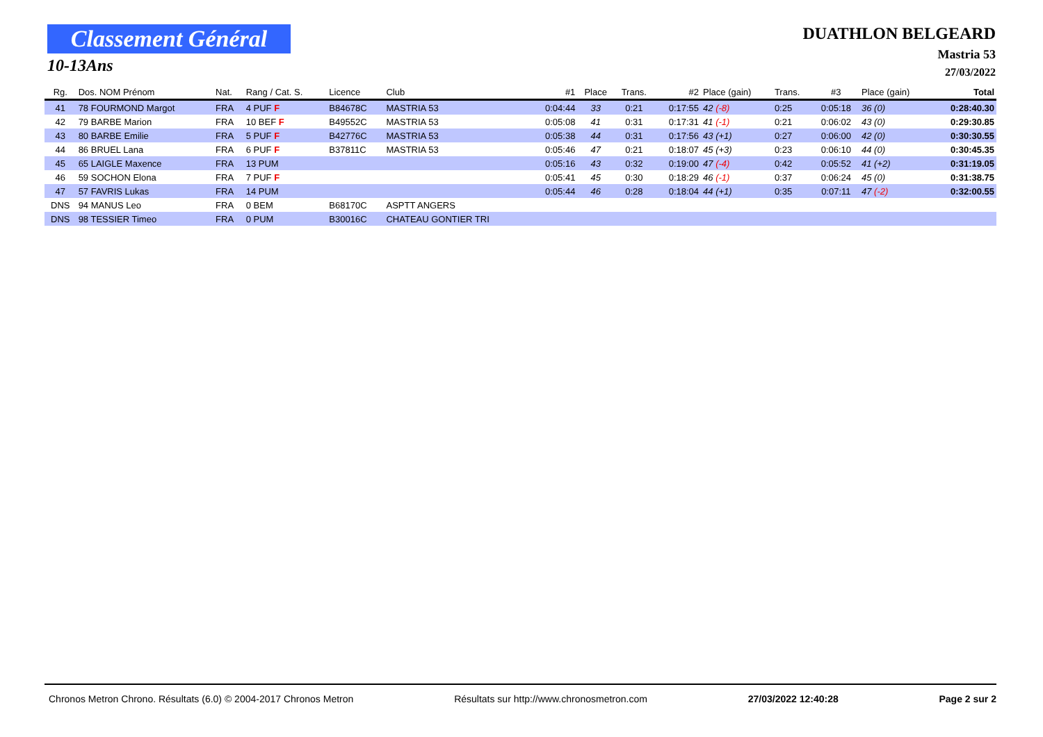Classement Général
10-13Ans
DUATHLON BELGEARD
Mastria 53
27/03/2022
| Rg. | Dos. NOM Prénom | Nat. | Rang / Cat. S. | Licence | Club | #1 | Place | Trans. | #2 | Place (gain) | Trans. | #3 | Place (gain) | Total |
| --- | --- | --- | --- | --- | --- | --- | --- | --- | --- | --- | --- | --- | --- | --- |
| 41 | 78 FOURMOND Margot | FRA | 4 PUF F | B84678C | MASTRIA 53 | 0:04:44 | 33 | 0:21 | 0:17:55 | 42 (-8) | 0:25 | 0:05:18 | 36 (0) | 0:28:40.30 |
| 42 | 79 BARBE Marion | FRA | 10 BEF F | B49552C | MASTRIA 53 | 0:05:08 | 41 | 0:31 | 0:17:31 | 41 (-1) | 0:21 | 0:06:02 | 43 (0) | 0:29:30.85 |
| 43 | 80 BARBE Emilie | FRA | 5 PUF F | B42776C | MASTRIA 53 | 0:05:38 | 44 | 0:31 | 0:17:56 | 43 (+1) | 0:27 | 0:06:00 | 42 (0) | 0:30:30.55 |
| 44 | 86 BRUEL Lana | FRA | 6 PUF F | B37811C | MASTRIA 53 | 0:05:46 | 47 | 0:21 | 0:18:07 | 45 (+3) | 0:23 | 0:06:10 | 44 (0) | 0:30:45.35 |
| 45 | 65 LAIGLE Maxence | FRA | 13 PUM | | | 0:05:16 | 43 | 0:32 | 0:19:00 | 47 (-4) | 0:42 | 0:05:52 | 41 (+2) | 0:31:19.05 |
| 46 | 59 SOCHON Elona | FRA | 7 PUF F | | | 0:05:41 | 45 | 0:30 | 0:18:29 | 46 (-1) | 0:37 | 0:06:24 | 45 (0) | 0:31:38.75 |
| 47 | 57 FAVRIS Lukas | FRA | 14 PUM | | | 0:05:44 | 46 | 0:28 | 0:18:04 | 44 (+1) | 0:35 | 0:07:11 | 47 (-2) | 0:32:00.55 |
| DNS | 94 MANUS Leo | FRA | 0 BEM | B68170C | ASPTT ANGERS | | | | | | | | | |
| DNS | 98 TESSIER Timeo | FRA | 0 PUM | B30016C | CHATEAU GONTIER TRI | | | | | | | | | |
Chronos Metron Chrono. Résultats (6.0) © 2004-2017 Chronos Metron Résultats sur http://www.chronosmetron.com 27/03/2022 12:40:28 Page 2 sur 2